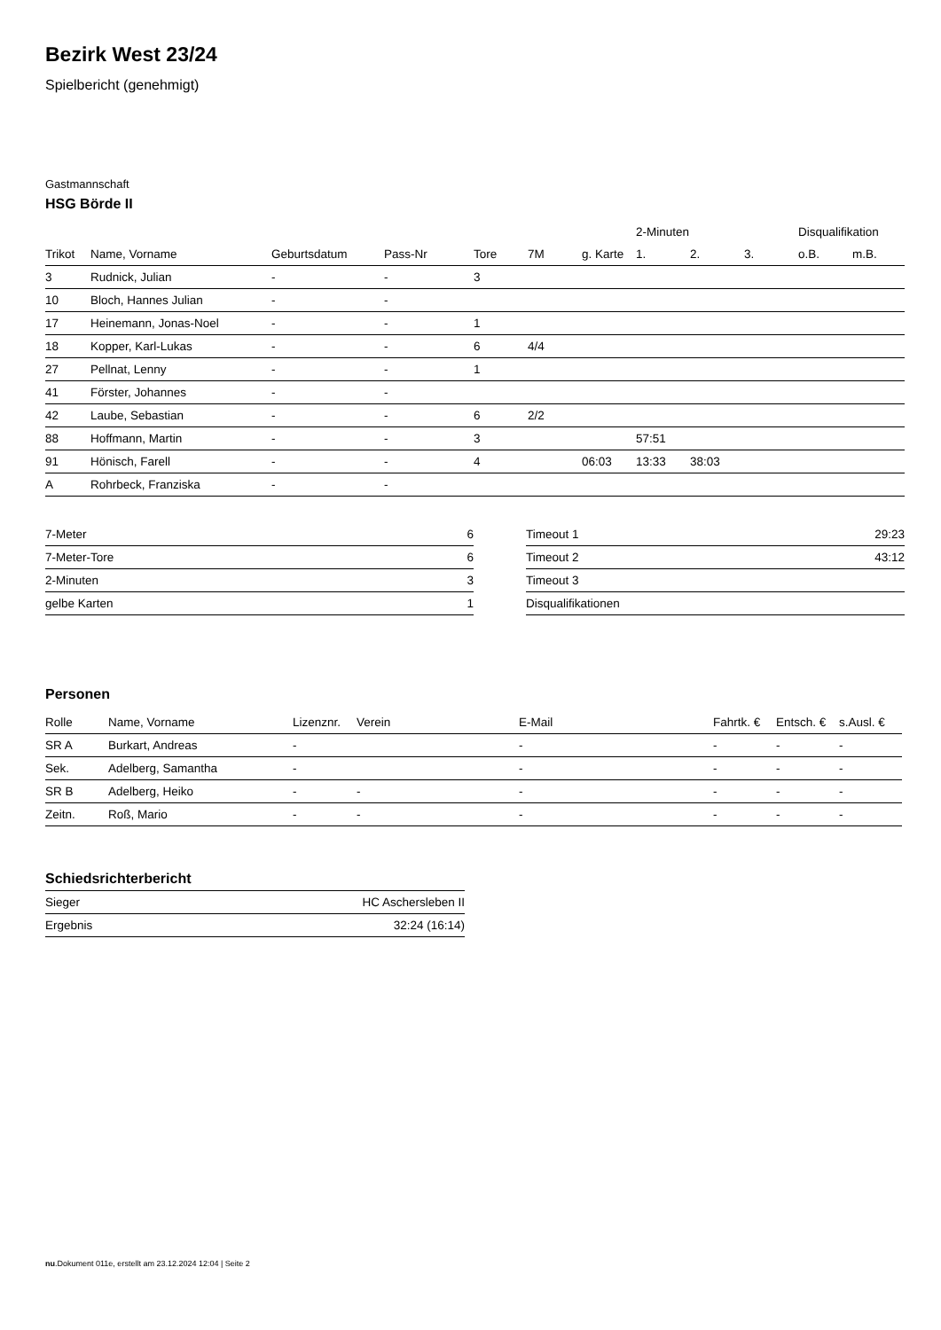Bezirk West 23/24
Spielbericht (genehmigt)
Gastmannschaft
HSG Börde II
| | | | | | | | 2-Minuten | | | Disqualifikation | |
| --- | --- | --- | --- | --- | --- | --- | --- | --- | --- | --- | --- |
| Trikot | Name, Vorname | Geburtsdatum | Pass-Nr | Tore | 7M | g. Karte | 1. | 2. | 3. | o.B. | m.B. |
| 3 | Rudnick, Julian | - | - | 3 | | | | | | | |
| 10 | Bloch, Hannes Julian | - | - | | | | | | | | |
| 17 | Heinemann, Jonas-Noel | - | - | 1 | | | | | | | |
| 18 | Kopper, Karl-Lukas | - | - | 6 | 4/4 | | | | | | |
| 27 | Pellnat, Lenny | - | - | 1 | | | | | | | |
| 41 | Förster, Johannes | - | - | | | | | | | | |
| 42 | Laube, Sebastian | - | - | 6 | 2/2 | | | | | | |
| 88 | Hoffmann, Martin | - | - | 3 | | | 57:51 | | | | |
| 91 | Hönisch, Farell | - | - | 4 | | 06:03 | 13:33 | 38:03 | | | |
| A | Rohrbeck, Franziska | - | - | | | | | | | | |
| 7-Meter | 6 |
| 7-Meter-Tore | 6 |
| 2-Minuten | 3 |
| gelbe Karten | 1 |
| Timeout 1 | 29:23 |
| Timeout 2 | 43:12 |
| Timeout 3 | |
| Disqualifikationen | |
Personen
| Rolle | Name, Vorname | Lizenznr. | Verein | E-Mail | Fahrtk. € | Entsch. € | s.Ausl. € |
| --- | --- | --- | --- | --- | --- | --- | --- |
| SR A | Burkart, Andreas | - | | - | - | - | - |
| Sek. | Adelberg, Samantha | - | | - | - | - | - |
| SR B | Adelberg, Heiko | - | - | - | - | - | - |
| Zeitn. | Roß, Mario | - | - | - | - | - | - |
Schiedsrichterbericht
| Sieger | HC Aschersleben II |
| Ergebnis | 32:24 (16:14) |
nu.Dokument 011e, erstellt am 23.12.2024 12:04 | Seite 2